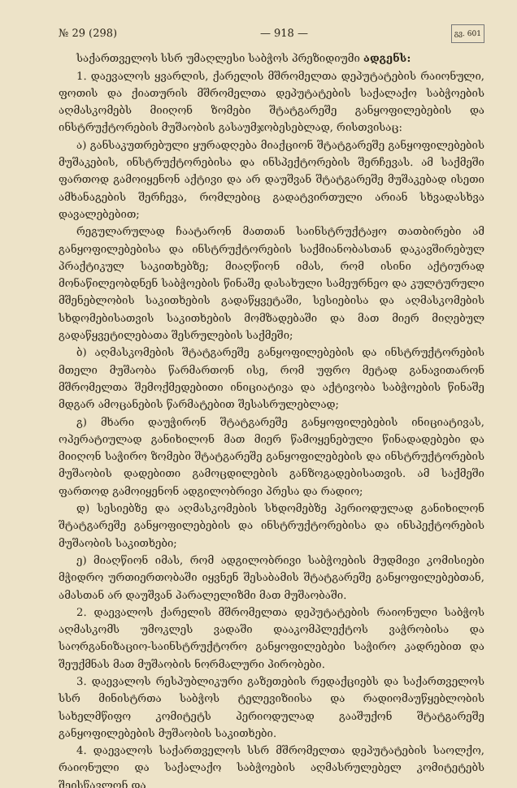№ 29 (298) — 918 — გვ. 601
საქართველოს სსრ უმაღლესი საბჭოს პრეზიდიუმი ადგენს:
1. დაევალოს ყვარლის, ქარელის მშრომელთა დეპუტატების რაიონული, ფოთის და ქიათურის მშრომელთა დეპუტატების საქალაქო საბჭოების აღმასკომებს მიიღონ ზომები შტატგარეშე განყოფილებების და ინსტრუქტორების მუშაობის გასაუმჯობესებლად, რისთვისაც:
ა) განსაკუთრებული ყურადღება მიაქციონ შტატგარეშე განყოფილებების მუშაკების, ინსტრუქტორებისა და ინსპექტორების შერჩევას. ამ საქმეში ფართოდ გამოიყენონ აქტივი და არ დაუშვან შტატგარეშე მუშაკებად ისეთი ამხანაგების შერჩევა, რომლებიც გადატვირთული არიან სხვადასხვა დავალებებით;
რეგულარულად ჩაატარონ მათთან საინსტრუქტაჟო თათბირები ამ განყოფილებებისა და ინსტრუქტორების საქმიანობასთან დაკავშირებულ პრაქტიკულ საკითხებზე; მიაღწიონ იმას, რომ ისინი აქტიურად მონაწილეობდნენ საბჭოების წინაშე დასახული სამეურნეო და კულტურული მშენებლობის საკითხების გადაწყვეტაში, სესიებისა და აღმასკომების სხდომებისათვის საკითხების მომზადებაში და მათ მიერ მიღებულ გადაწყვეტილებათა შესრულების საქმეში;
ბ) აღმასკომების შტატგარეშე განყოფილებების და ინსტრუქტორების მთელი მუშაობა წარმართონ ისე, რომ უფრო მეტად განავითარონ მშრომელთა შემოქმედებითი ინიციატივა და აქტივობა საბჭოების წინაშე მდგარ ამოცანების წარმატებით შესასრულებლად;
გ) მხარი დაუჭირონ შტატგარეშე განყოფილებების ინიციატივას, ოპერატიულად განიხილონ მათ მიერ წამოყენებული წინადადებები და მიიღონ საჭირო ზომები შტატგარეშე განყოფილებების და ინსტრუქტორების მუშაობის დადებითი გამოცდილების განზოგადებისათვის. ამ საქმეში ფართოდ გამოიყენონ ადგილობრივი პრესა და რადიო;
დ) სესიებზე და აღმასკომების სხდომებზე პერიოდულად განიხილონ შტატგარეშე განყოფილებების და ინსტრუქტორებისა და ინსპექტორების მუშაობის საკითხები;
ე) მიაღწიონ იმას, რომ ადგილობრივი საბჭოების მუდმივი კომისიები მჭიდრო ურთიერთობაში იყვნენ შესაბამის შტატგარეშე განყოფილებებთან, ამასთან არ დაუშვან პარალელიზმი მათ მუშაობაში.
2. დაევალოს ქარელის მშრომელთა დეპუტატების რაიონული საბჭოს აღმასკომს უმოკლეს ვადაში დააკომპლექტოს ვაჭრობისა და საორგანიზაციო-საინსტრუქტორო განყოფილებები საჭირო კადრებით და შეუქმნას მათ მუშაობის ნორმალური პირობები.
3. დაევალოს რესპუბლიკური გაზეთების რედაქციებს და საქართველოს სსრ მინისტრთა საბჭოს ტელევიზიისა და რადიომაუწყებლობის სახელმწიფო კომიტეტს პერიოდულად გააშუქონ შტატგარეშე განყოფილებების მუშაობის საკითხები.
4. დაევალოს საქართველოს სსრ მშრომელთა დეპუტატების საოლქო, რაიონული და საქალაქო საბჭოების აღმასრულებელ კომიტეტებს შეისწავლონ და